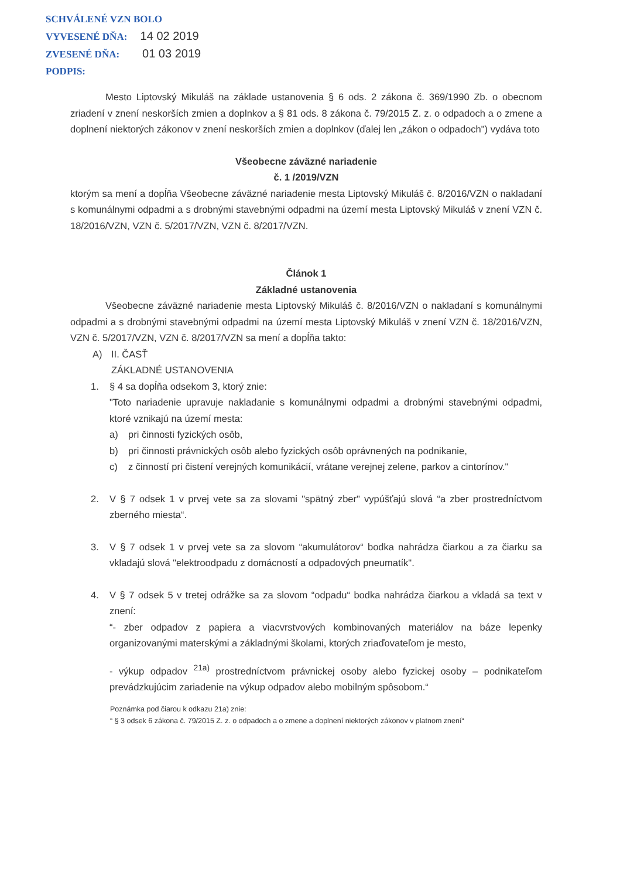SCHVÁLENÉ VZN BOLO
VYVESENÉ DŇA: 14 02 2019
ZVESENÉ DŇA: 01 03 2019
PODPIS:
Mesto Liptovský Mikuláš na základe ustanovenia § 6 ods. 2 zákona č. 369/1990 Zb. o obecnom zriadení v znení neskorších zmien a doplnkov a § 81 ods. 8 zákona č. 79/2015 Z. z. o odpadoch a o zmene a doplnení niektorých zákonov v znení neskorších zmien a doplnkov (ďalej len „zákon o odpadoch") vydáva toto
Všeobecne záväzné nariadenie
č. 1 /2019/VZN
ktorým sa mení a dopĺňa Všeobecne záväzné nariadenie mesta Liptovský Mikuláš č. 8/2016/VZN o nakladaní s komunálnymi odpadmi a s drobnými stavebnými odpadmi na území mesta Liptovský Mikuláš v znení VZN č. 18/2016/VZN, VZN č. 5/2017/VZN, VZN č. 8/2017/VZN.
Článok 1
Základné ustanovenia
Všeobecne záväzné nariadenie mesta Liptovský Mikuláš č. 8/2016/VZN o nakladaní s komunálnymi odpadmi a s drobnými stavebnými odpadmi na území mesta Liptovský Mikuláš v znení VZN č. 18/2016/VZN, VZN č. 5/2017/VZN, VZN č. 8/2017/VZN sa mení a dopĺňa takto:
A) II. ČASŤ
ZÁKLADNÉ USTANOVENIA
1. § 4 sa dopĺňa odsekom 3, ktorý znie:
"Toto nariadenie upravuje nakladanie s komunálnymi odpadmi a drobnými stavebnými odpadmi, ktoré vznikajú na území mesta:
a) pri činnosti fyzických osôb,
b) pri činnosti právnických osôb alebo fyzických osôb oprávnených na podnikanie,
c) z činností pri čistení verejných komunikácií, vrátane verejnej zelene, parkov a cintorínov."
2. V § 7 odsek 1 v prvej vete sa za slovami "spätný zber" vypúšťajú slová “a zber prostredníctvom zberného miesta“.
3. V § 7 odsek 1 v prvej vete sa za slovom “akumulátorov“ bodka nahrádza čiarkou a za čiarku sa vkladajú slová "elektroodpadu z domácností a odpadových pneumatík".
4. V § 7 odsek 5 v tretej odrážke sa za slovom “odpadu“ bodka nahrádza čiarkou a vkladá sa text v znení:
“- zber odpadov z papiera a viacvrstvových kombinovaných materiálov na báze lepenky organizovanými materskými a základnými školami, ktorých zriaďovateľom je mesto,
- výkup odpadov <sup>21a)</sup> prostredníctvom právnickej osoby alebo fyzickej osoby – podnikateľom prevádzkujúcim zariadenie na výkup odpadov alebo mobilným spôsobom.“
Poznámka pod čiarou k odkazu 21a) znie:
“ § 3 odsek 6 zákona č. 79/2015 Z. z. o odpadoch a o zmene a doplnení niektorých zákonov v platnom znení“